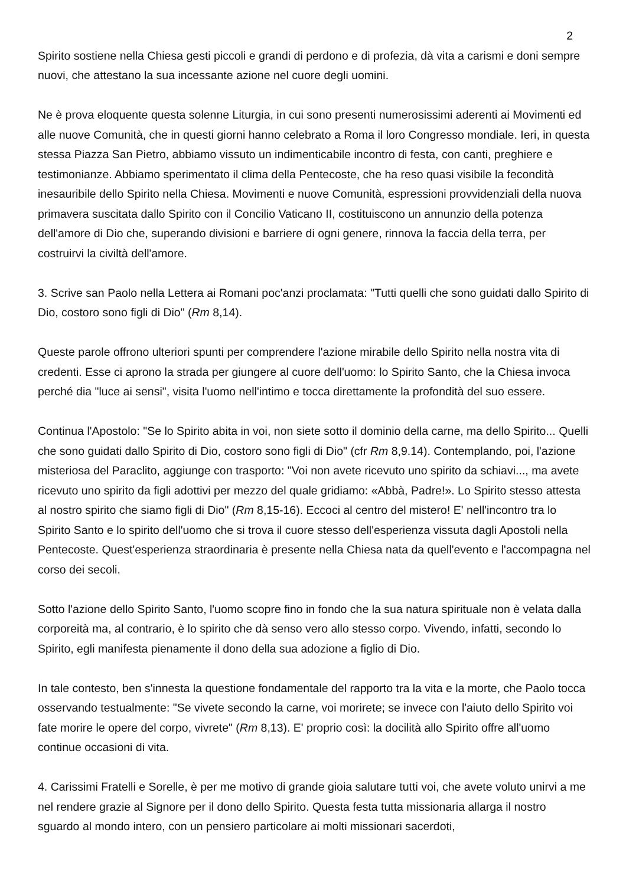2
Spirito sostiene nella Chiesa gesti piccoli e grandi di perdono e di profezia, dà vita a carismi e doni sempre nuovi, che attestano la sua incessante azione nel cuore degli uomini.
Ne è prova eloquente questa solenne Liturgia, in cui sono presenti numerosissimi aderenti ai Movimenti ed alle nuove Comunità, che in questi giorni hanno celebrato a Roma il loro Congresso mondiale. Ieri, in questa stessa Piazza San Pietro, abbiamo vissuto un indimenticabile incontro di festa, con canti, preghiere e testimonianze. Abbiamo sperimentato il clima della Pentecoste, che ha reso quasi visibile la fecondità inesauribile dello Spirito nella Chiesa. Movimenti e nuove Comunità, espressioni provvidenziali della nuova primavera suscitata dallo Spirito con il Concilio Vaticano II, costituiscono un annunzio della potenza dell'amore di Dio che, superando divisioni e barriere di ogni genere, rinnova la faccia della terra, per costruirvi la civiltà dell'amore.
3. Scrive san Paolo nella Lettera ai Romani poc'anzi proclamata: "Tutti quelli che sono guidati dallo Spirito di Dio, costoro sono figli di Dio" (Rm 8,14).
Queste parole offrono ulteriori spunti per comprendere l'azione mirabile dello Spirito nella nostra vita di credenti. Esse ci aprono la strada per giungere al cuore dell'uomo: lo Spirito Santo, che la Chiesa invoca perché dia "luce ai sensi", visita l'uomo nell'intimo e tocca direttamente la profondità del suo essere.
Continua l'Apostolo: "Se lo Spirito abita in voi, non siete sotto il dominio della carne, ma dello Spirito... Quelli che sono guidati dallo Spirito di Dio, costoro sono figli di Dio" (cfr Rm 8,9.14). Contemplando, poi, l'azione misteriosa del Paraclito, aggiunge con trasporto: "Voi non avete ricevuto uno spirito da schiavi..., ma avete ricevuto uno spirito da figli adottivi per mezzo del quale gridiamo: «Abbà, Padre!». Lo Spirito stesso attesta al nostro spirito che siamo figli di Dio" (Rm 8,15-16). Eccoci al centro del mistero! E' nell'incontro tra lo Spirito Santo e lo spirito dell'uomo che si trova il cuore stesso dell'esperienza vissuta dagli Apostoli nella Pentecoste. Quest'esperienza straordinaria è presente nella Chiesa nata da quell'evento e l'accompagna nel corso dei secoli.
Sotto l'azione dello Spirito Santo, l'uomo scopre fino in fondo che la sua natura spirituale non è velata dalla corporeità ma, al contrario, è lo spirito che dà senso vero allo stesso corpo. Vivendo, infatti, secondo lo Spirito, egli manifesta pienamente il dono della sua adozione a figlio di Dio.
In tale contesto, ben s'innesta la questione fondamentale del rapporto tra la vita e la morte, che Paolo tocca osservando testualmente: "Se vivete secondo la carne, voi morirete; se invece con l'aiuto dello Spirito voi fate morire le opere del corpo, vivrete" (Rm 8,13). E' proprio così: la docilità allo Spirito offre all'uomo continue occasioni di vita.
4. Carissimi Fratelli e Sorelle, è per me motivo di grande gioia salutare tutti voi, che avete voluto unirvi a me nel rendere grazie al Signore per il dono dello Spirito. Questa festa tutta missionaria allarga il nostro sguardo al mondo intero, con un pensiero particolare ai molti missionari sacerdoti,